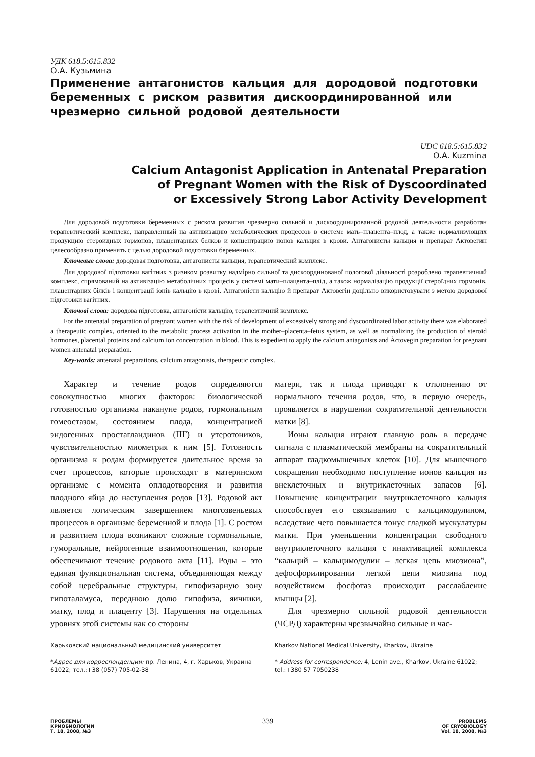УДК 618.5:615.832
О.А. Кузьмина
Применение антагонистов кальция для дородовой подготовки беременных с риском развития дискоординированной или чрезмерно сильной родовой деятельности
UDC 618.5:615.832
O.A. Kuzmina
Calcium Antagonist Application in Antenatal Preparation
of Pregnant Women with the Risk of Dyscoordinated
or Excessively Strong Labor Activity Development
Для дородовой подготовки беременных с риском развития чрезмерно сильной и дискоординированной родовой деятельности разработан терапевтический комплекс, направленный на активизацию метаболических процессов в системе мать–плацента–плод, а также нормализующих продукцию стероидных гормонов, плацентарных белков и концентрацию ионов кальция в крови. Антагонисты кальция и препарат Актовегин целесообразно применять с целью дородовой подготовки беременных.
Ключевые слова: дородовая подготовка, антагонисты кальция, терапевтический комплекс.
Для дородової підготовки вагітних з ризиком розвитку надмірно сильної та дискоординованої пологової діяльності розроблено терапевтичний комплекс, спрямований на активізацію метаболічних процесів у системі мати–плацента–плід, а також нормалізацію продукції стероїдних гормонів, плацентарних білків і концентрації іонів кальцію в крові. Антагоністи кальцію й препарат Актовегін доцільно використовувати з метою дородової підготовки вагітних.
Ключові слова: дородова підготовка, антагоністи кальцію, терапевтичний комплекс.
For the antenatal preparation of pregnant women with the risk of development of excessively strong and dyscoordinated labor activity there was elaborated a therapeutic complex, oriented to the metabolic process activation in the mother–placenta–fetus system, as well as normalizing the production of steroid hormones, placental proteins and calcium ion concentration in blood. This is expedient to apply the calcium antagonists and Àctovegin preparation for pregnant women antenatal preparation.
Key-words: antenatal preparations, calcium antagonists, therapeutic complex.
Характер и течение родов определяются совокупностью многих факторов: биологической готовностью организма накануне родов, гормональным гомеостазом, состоянием плода, концентрацией эндогенных простагландинов (ПГ) и утеротоников, чувствительностью миометрия к ним [5]. Готовность организма к родам формируется длительное время за счет процессов, которые происходят в материнском организме с момента оплодотворения и развития плодного яйца до наступления родов [13]. Родовой акт является логическим завершением многозвеньевых процессов в организме беременной и плода [1]. С ростом и развитием плода возникают сложные гормональные, гуморальные, нейрогенные взаимоотношения, которые обеспечивают течение родового акта [11]. Роды – это единая функциональная система, объединяющая между собой церебральные структуры, гипофизарную зону гипоталамуса, переднюю долю гипофиза, яичники, матку, плод и плаценту [3]. Нарушения на отдельных уровнях этой системы как со стороны
матери, так и плода приводят к отклонению от нормального течения родов, что, в первую очередь, проявляется в нарушении сократительной деятельности матки [8].
Ионы кальция играют главную роль в передаче сигнала с плазматической мембраны на сократительный аппарат гладкомышечных клеток [10]. Для мышечного сокращения необходимо поступление ионов кальция из внеклеточных и внутриклеточных запасов [6]. Повышение концентрации внутриклеточного кальция способствует его связыванию с кальцимодулином, вследствие чего повышается тонус гладкой мускулатуры матки. При уменьшении концентрации свободного внутриклеточного кальция с инактивацией комплекса “кальций – кальцимодулин – легкая цепь миозиона”, дефосфорилировании легкой цепи миозина под воздействием фосфотаз происходит расслабление мышцы [2].
Для чрезмерно сильной родовой деятельности (ЧСРД) характерны чрезвычайно сильные и час-
Харьковский национальный медицинский университет
*Адрес для корреспонденции: пр. Ленина, 4, г. Харьков, Украина 61022; тел.:+38 (057) 705-02-38
Kharkov National Medical University, Kharkov, Ukraine
* Address for correspondence: 4, Lenin ave., Kharkov, Ukraine 61022; tel.:+380 57 7050238
ПРОБЛЕМЫ
КРИОБИОЛОГИИ
Т. 18, 2008, №3
339
PROBLEMS
OF CRYOBIOLOGY
Vol. 18, 2008, №3